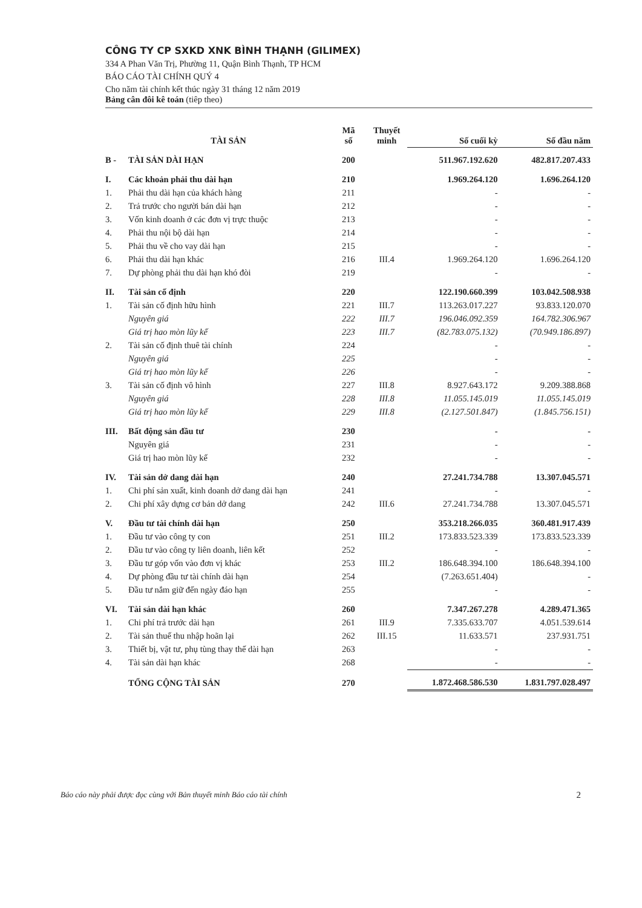CÔNG TY CP SXKD XNK BÌNH THẠNH (GILIMEX)
334 A Phan Văn Trị, Phường 11, Quận Bình Thạnh, TP HCM
BÁO CÁO TÀI CHÍNH QUÝ 4
Cho năm tài chính kết thúc ngày 31 tháng 12 năm 2019
Bảng cân đôi kê toán (tiêp theo)
| | TÀI SẢN | Mã số | Thuyết minh | Số cuối kỳ | Số đầu năm |
| --- | --- | --- | --- | --- | --- |
| B - | TÀI SẢN DÀI HẠN | 200 | | 511.967.192.620 | 482.817.207.433 |
| I. | Các khoản phải thu dài hạn | 210 | | 1.969.264.120 | 1.696.264.120 |
| 1. | Phải thu dài hạn của khách hàng | 211 | | - | - |
| 2. | Trả trước cho người bán dài hạn | 212 | | - | - |
| 3. | Vốn kinh doanh ở các đơn vị trực thuộc | 213 | | - | - |
| 4. | Phải thu nội bộ dài hạn | 214 | | - | - |
| 5. | Phải thu về cho vay dài hạn | 215 | | - | - |
| 6. | Phải thu dài hạn khác | 216 | III.4 | 1.969.264.120 | 1.696.264.120 |
| 7. | Dự phòng phải thu dài hạn khó đòi | 219 | | - | - |
| II. | Tài sản cố định | 220 | | 122.190.660.399 | 103.042.508.938 |
| 1. | Tài sản cố định hữu hình | 221 | III.7 | 113.263.017.227 | 93.833.120.070 |
| | Nguyên giá | 222 | III.7 | 196.046.092.359 | 164.782.306.967 |
| | Giá trị hao mòn lũy kế | 223 | III.7 | (82.783.075.132) | (70.949.186.897) |
| 2. | Tài sản cố định thuê tài chính | 224 | | - | - |
| | Nguyên giá | 225 | | - | - |
| | Giá trị hao mòn lũy kế | 226 | | - | - |
| 3. | Tài sản cố định vô hình | 227 | III.8 | 8.927.643.172 | 9.209.388.868 |
| | Nguyên giá | 228 | III.8 | 11.055.145.019 | 11.055.145.019 |
| | Giá trị hao mòn lũy kế | 229 | III.8 | (2.127.501.847) | (1.845.756.151) |
| III. | Bất động sản đầu tư | 230 | | - | - |
| | Nguyên giá | 231 | | - | - |
| | Giá trị hao mòn lũy kế | 232 | | - | - |
| IV. | Tài sản dở dang dài hạn | 240 | | 27.241.734.788 | 13.307.045.571 |
| 1. | Chi phí sản xuất, kinh doanh dở dang dài hạn | 241 | | - | - |
| 2. | Chi phí xây dựng cơ bản dở dang | 242 | III.6 | 27.241.734.788 | 13.307.045.571 |
| V. | Đầu tư tài chính dài hạn | 250 | | 353.218.266.035 | 360.481.917.439 |
| 1. | Đầu tư vào công ty con | 251 | III.2 | 173.833.523.339 | 173.833.523.339 |
| 2. | Đầu tư vào công ty liên doanh, liên kết | 252 | | - | - |
| 3. | Đầu tư góp vốn vào đơn vị khác | 253 | III.2 | 186.648.394.100 | 186.648.394.100 |
| 4. | Dự phòng đầu tư tài chính dài hạn | 254 | | (7.263.651.404) | - |
| 5. | Đầu tư nắm giữ đến ngày đáo hạn | 255 | | - | - |
| VI. | Tài sản dài hạn khác | 260 | | 7.347.267.278 | 4.289.471.365 |
| 1. | Chi phí trả trước dài hạn | 261 | III.9 | 7.335.633.707 | 4.051.539.614 |
| 2. | Tài sản thuế thu nhập hoãn lại | 262 | III.15 | 11.633.571 | 237.931.751 |
| 3. | Thiết bị, vật tư, phụ tùng thay thế dài hạn | 263 | | - | - |
| 4. | Tài sản dài hạn khác | 268 | | - | - |
| | TỔNG CỘNG TÀI SẢN | 270 | | 1.872.468.586.530 | 1.831.797.028.497 |
Báo cáo này phải được đọc cùng với Bản thuyết minh Báo cáo tài chính 2